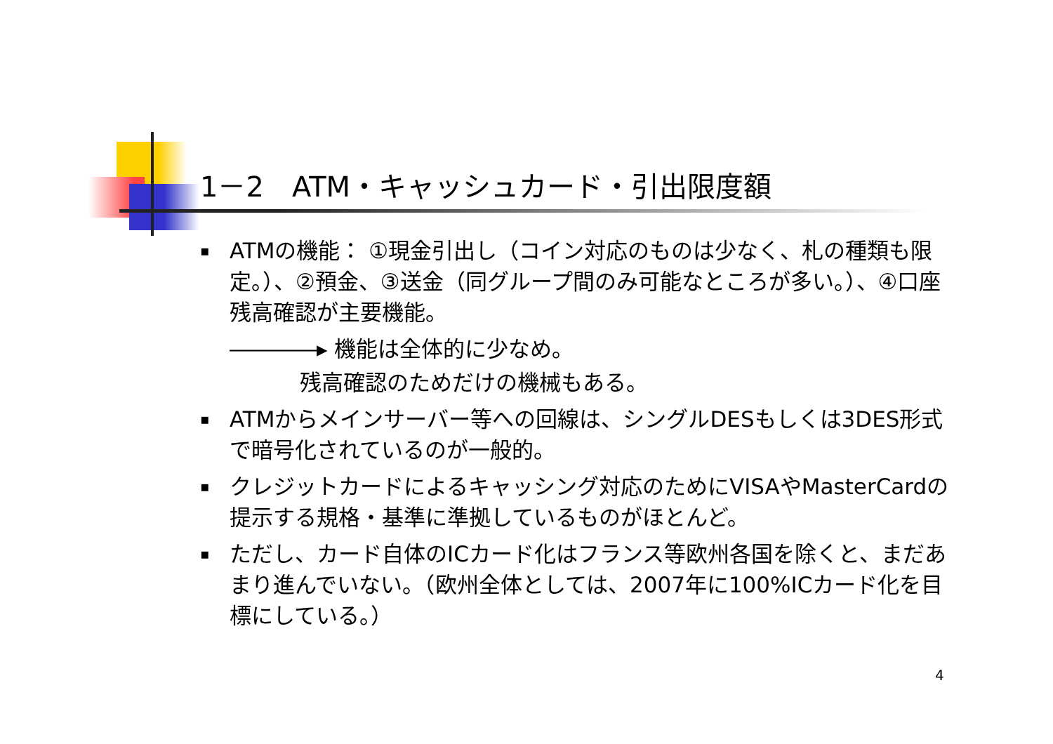1－2　ATM・キャッシュカード・引出限度額
▪ ATMの機能： ①現金引出し（コイン対応のものは少なく、札の種類も限定。）、②預金、③送金（同グループ間のみ可能なところが多い。）、④口座残高確認が主要機能。
――――▸ 機能は全体的に少なめ。
残高確認のためだけの機械もある。
▪ ATMからメインサーバー等への回線は、シングルDESもしくは3DES形式で暗号化されているのが一般的。
▪ クレジットカードによるキャッシング対応のためにVISAやMasterCardの提示する規格・基準に準拠しているものがほとんど。
▪ ただし、カード自体のICカード化はフランス等欧州各国を除くと、まだあまり進んでいない。（欧州全体としては、2007年に100%ICカード化を目標にしている。）
4